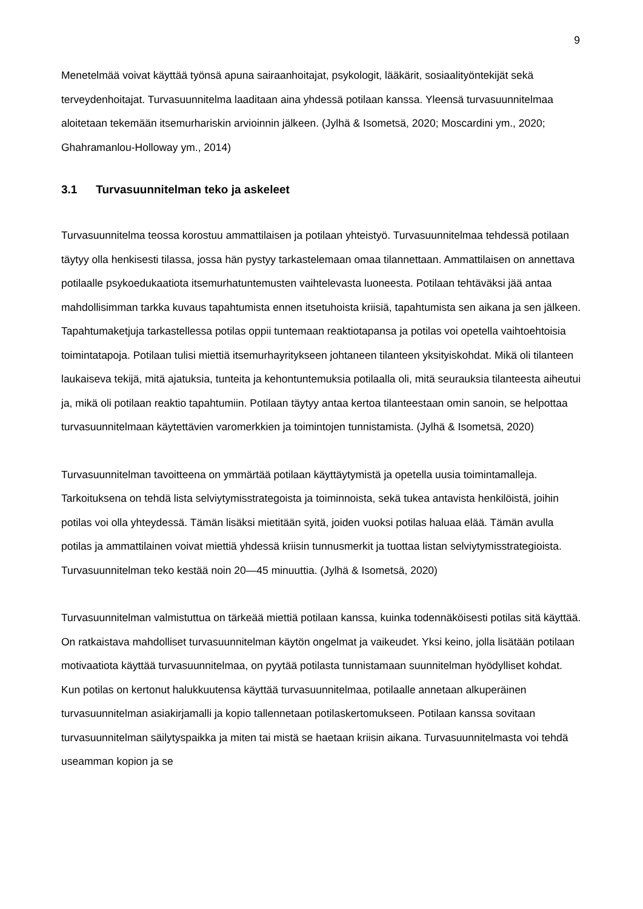9
Menetelmää voivat käyttää työnsä apuna sairaanhoitajat, psykologit, lääkärit, sosiaalityöntekijät sekä terveydenhoitajat. Turvasuunnitelma laaditaan aina yhdessä potilaan kanssa. Yleensä turvasuunnitelmaa aloitetaan tekemään itsemurhariskin arvioinnin jälkeen. (Jylhä & Isometsä, 2020; Moscardini ym., 2020; Ghahramanlou-Holloway ym., 2014)
3.1 Turvasuunnitelman teko ja askeleet
Turvasuunnitelma teossa korostuu ammattilaisen ja potilaan yhteistyö. Turvasuunnitelmaa tehdessä potilaan täytyy olla henkisesti tilassa, jossa hän pystyy tarkastelemaan omaa tilannettaan. Ammattilaisen on annettava potilaalle psykoedukaatiota itsemurhatuntemusten vaihtelevasta luoneesta. Potilaan tehtäväksi jää antaa mahdollisimman tarkka kuvaus tapahtumista ennen itsetuhoista kriisiä, tapahtumista sen aikana ja sen jälkeen. Tapahtumaketjuja tarkastellessa potilas oppii tuntemaan reaktiotapansa ja potilas voi opetella vaihtoehtoisia toimintatapoja. Potilaan tulisi miettiä itsemurhayritykseen johtaneen tilanteen yksityiskohdat. Mikä oli tilanteen laukaiseva tekijä, mitä ajatuksia, tunteita ja kehontuntemuksia potilaalla oli, mitä seurauksia tilanteesta aiheutui ja, mikä oli potilaan reaktio tapahtumiin. Potilaan täytyy antaa kertoa tilanteestaan omin sanoin, se helpottaa turvasuunnitelmaan käytettävien varomerkkien ja toimintojen tunnistamista. (Jylhä & Isometsä, 2020)
Turvasuunnitelman tavoitteena on ymmärtää potilaan käyttäytymistä ja opetella uusia toimintamalleja. Tarkoituksena on tehdä lista selviytymisstrategoista ja toiminnoista, sekä tukea antavista henkilöistä, joihin potilas voi olla yhteydessä. Tämän lisäksi mietitään syitä, joiden vuoksi potilas haluaa elää. Tämän avulla potilas ja ammattilainen voivat miettiä yhdessä kriisin tunnusmerkit ja tuottaa listan selviytymisstrategioista. Turvasuunnitelman teko kestää noin 20—45 minuuttia. (Jylhä & Isometsä, 2020)
Turvasuunnitelman valmistuttua on tärkeää miettiä potilaan kanssa, kuinka todennäköisesti potilas sitä käyttää. On ratkaistava mahdolliset turvasuunnitelman käytön ongelmat ja vaikeudet. Yksi keino, jolla lisätään potilaan motivaatiota käyttää turvasuunnitelmaa, on pyytää potilasta tunnistamaan suunnitelman hyödylliset kohdat. Kun potilas on kertonut halukkuutensa käyttää turvasuunnitelmaa, potilaalle annetaan alkuperäinen turvasuunnitelman asiakirjamalli ja kopio tallennetaan potilaskertomukseen. Potilaan kanssa sovitaan turvasuunnitelman säilytyspaikka ja miten tai mistä se haetaan kriisin aikana. Turvasuunnitelmasta voi tehdä useamman kopion ja se